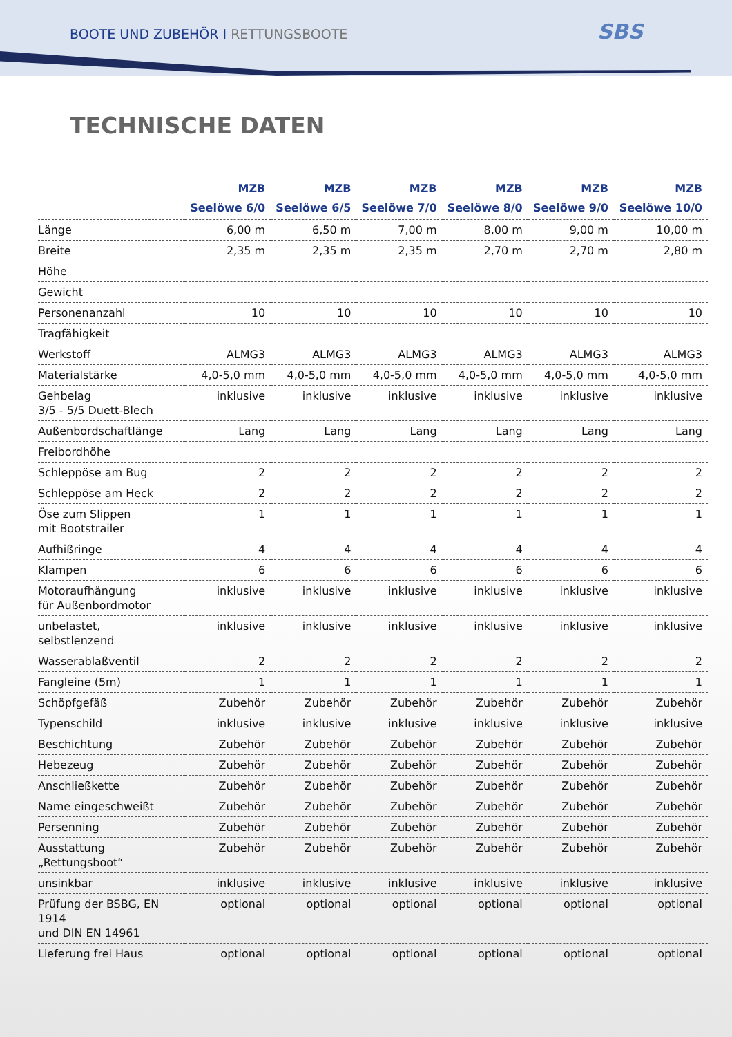BOOTE UND ZUBEHÖR I RETTUNGSBOOTE
SBS
TECHNISCHE DATEN
| | MZB Seelöwe 6/0 | MZB Seelöwe 6/5 | MZB Seelöwe 7/0 | MZB Seelöwe 8/0 | MZB Seelöwe 9/0 | MZB Seelöwe 10/0 |
| --- | --- | --- | --- | --- | --- | --- |
| Länge | 6,00 m | 6,50 m | 7,00 m | 8,00 m | 9,00 m | 10,00 m |
| Breite | 2,35 m | 2,35 m | 2,35 m | 2,70 m | 2,70 m | 2,80 m |
| Höhe | | | | | | |
| Gewicht | | | | | | |
| Personenanzahl | 10 | 10 | 10 | 10 | 10 | 10 |
| Tragfähigkeit | | | | | | |
| Werkstoff | ALMG3 | ALMG3 | ALMG3 | ALMG3 | ALMG3 | ALMG3 |
| Materialstärke | 4,0-5,0 mm | 4,0-5,0 mm | 4,0-5,0 mm | 4,0-5,0 mm | 4,0-5,0 mm | 4,0-5,0 mm |
| Gehbelag 3/5 - 5/5 Duett-Blech | inklusive | inklusive | inklusive | inklusive | inklusive | inklusive |
| Außenbordschaftlänge | Lang | Lang | Lang | Lang | Lang | Lang |
| Freibordhöhe | | | | | | |
| Schleppöse am Bug | 2 | 2 | 2 | 2 | 2 | 2 |
| Schleppöse am Heck | 2 | 2 | 2 | 2 | 2 | 2 |
| Öse zum Slippen mit Bootstrailer | 1 | 1 | 1 | 1 | 1 | 1 |
| Aufhißringe | 4 | 4 | 4 | 4 | 4 | 4 |
| Klampen | 6 | 6 | 6 | 6 | 6 | 6 |
| Motoraufhängung für Außenbordmotor | inklusive | inklusive | inklusive | inklusive | inklusive | inklusive |
| unbelastet, selbstlenzend | inklusive | inklusive | inklusive | inklusive | inklusive | inklusive |
| Wasserablaßventil | 2 | 2 | 2 | 2 | 2 | 2 |
| Fangleine (5m) | 1 | 1 | 1 | 1 | 1 | 1 |
| Schöpfgefäß | Zubehör | Zubehör | Zubehör | Zubehör | Zubehör | Zubehör |
| Typenschild | inklusive | inklusive | inklusive | inklusive | inklusive | inklusive |
| Beschichtung | Zubehör | Zubehör | Zubehör | Zubehör | Zubehör | Zubehör |
| Hebezeug | Zubehör | Zubehör | Zubehör | Zubehör | Zubehör | Zubehör |
| Anschließkette | Zubehör | Zubehör | Zubehör | Zubehör | Zubehör | Zubehör |
| Name eingeschweißt | Zubehör | Zubehör | Zubehör | Zubehör | Zubehör | Zubehör |
| Persenning | Zubehör | Zubehör | Zubehör | Zubehör | Zubehör | Zubehör |
| Ausstattung „Rettungsboot“ | Zubehör | Zubehör | Zubehör | Zubehör | Zubehör | Zubehör |
| unsinkbar | inklusive | inklusive | inklusive | inklusive | inklusive | inklusive |
| Prüfung der BSBG, EN 1914 und DIN EN 14961 | optional | optional | optional | optional | optional | optional |
| Lieferung frei Haus | optional | optional | optional | optional | optional | optional |